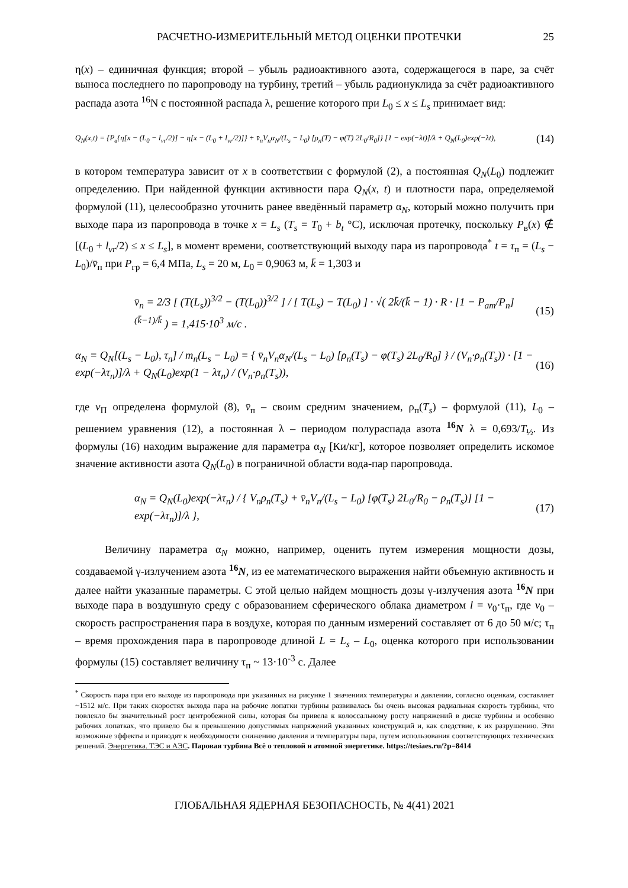РАСЧЕТНО-ИЗМЕРИТЕЛЬНЫЙ МЕТОД ОЦЕНКИ ПРОТЕЧКИ 25
η(x) – единичная функция; второй – убыль радиоактивного азота, содержащегося в паре, за счёт выноса последнего по паропроводу на турбину, третий – убыль радионуклида за счёт радиоактивного распада азота <sup>16</sup>N с постоянной распада λ, решение которого при L<sub>0</sub> ≤ x ≤ L<sub>s</sub> принимает вид:
Q<sub>N</sub>(x,t) = {P<sub>в</sub>{η[x − (L<sub>0</sub> − l<sub>vr</sub>/2)] − η[x − (L<sub>0</sub> + l<sub>vr</sub>/2)]} + v̄<sub>п</sub>V<sub>п</sub>α<sub>N</sub>/(L<sub>s</sub> − L<sub>0</sub>) [ρ<sub>п</sub>(T) − φ(T) 2L<sub>0</sub>/R<sub>0</sub>]} [1 − exp(−λt)]/λ + Q<sub>N</sub>(L<sub>0</sub>)exp(−λt), (14)
в котором температура зависит от x в соответствии с формулой (2), а постоянная Q<sub>N</sub>(L<sub>0</sub>) подлежит определению. При найденной функции активности пара Q<sub>N</sub>(x, t) и плотности пара, определяемой формулой (11), целесообразно уточнить ранее введённый параметр α<sub>N</sub>, который можно получить при выходе пара из паропровода в точке x = L<sub>s</sub> (T<sub>s</sub> = T<sub>0</sub> + b<sub>t</sub> °C), исключая протечку, поскольку P<sub>в</sub>(x) ∉ [(L<sub>0</sub> + l<sub>vr</sub>/2) ≤ x ≤ L<sub>s</sub>], в момент времени, соответствующий выходу пара из паропровода<sup>*</sup> t = τ<sub>п</sub> = (L<sub>s</sub> − L<sub>0</sub>)/v̄<sub>п</sub> при P<sub>гр</sub> = 6,4 МПа, L<sub>s</sub> = 20 м, L<sub>0</sub> = 0,9063 м, k̄ = 1,303 и
v̄<sub>п</sub> = 2/3 [ (T(L<sub>s</sub>))<sup>3/2</sup> − (T(L<sub>0</sub>))<sup>3/2</sup> ] / [ T(L<sub>s</sub>) − T(L<sub>0</sub>) ] · √( 2k̄/(k̄ − 1) · R · [1 − P<sub>ат</sub>/P<sub>п</sub>]<sup>(k̄−1)/k̄</sup> ) = 1,415·10<sup>3</sup> м/с . (15)
α<sub>N</sub> = Q<sub>N</sub>[(L<sub>s</sub> − L<sub>0</sub>), τ<sub>п</sub>] / m<sub>п</sub>(L<sub>s</sub> − L<sub>0</sub>) = { v̄<sub>п</sub>V<sub>п</sub>α<sub>N</sub>/(L<sub>s</sub> − L<sub>0</sub>) [ρ<sub>п</sub>(T<sub>s</sub>) − φ(T<sub>s</sub>) 2L<sub>0</sub>/R<sub>0</sub>] } / (V<sub>п</sub>·ρ<sub>п</sub>(T<sub>s</sub>)) · [1 − exp(−λτ<sub>п</sub>)]/λ + Q<sub>N</sub>(L<sub>0</sub>)exp(1 − λτ<sub>п</sub>) / (V<sub>п</sub>·ρ<sub>п</sub>(T<sub>s</sub>)), (16)
где v<sub>П</sub> определена формулой (8), v̄<sub>п</sub> – своим средним значением, ρ<sub>п</sub>(T<sub>s</sub>) – формулой (11), L<sub>0</sub> – решением уравнения (12), а постоянная λ – периодом полураспада азота <sup>16</sup>N λ = 0,693/T<sub>½</sub>. Из формулы (16) находим выражение для параметра α<sub>N</sub> [Ки/кг], которое позволяет определить искомое значение активности азота Q<sub>N</sub>(L<sub>0</sub>) в пограничной области вода-пар паропровода.
α<sub>N</sub> = Q<sub>N</sub>(L<sub>0</sub>)exp(−λτ<sub>п</sub>) / { V<sub>п</sub>ρ<sub>п</sub>(T<sub>s</sub>) + v̄<sub>п</sub>V<sub>п</sub>/(L<sub>s</sub> − L<sub>0</sub>) [φ(T<sub>s</sub>) 2L<sub>0</sub>/R<sub>0</sub> − ρ<sub>п</sub>(T<sub>s</sub>)] [1 − exp(−λτ<sub>п</sub>)]/λ }, (17)
Величину параметра α<sub>N</sub> можно, например, оценить путем измерения мощности дозы, создаваемой γ-излучением азота <sup>16</sup>N, из ее математического выражения найти объемную активность и далее найти указанные параметры. С этой целью найдем мощность дозы γ-излучения азота <sup>16</sup>N при выходе пара в воздушную среду с образованием сферического облака диаметром l = v<sub>0</sub>·τ<sub>п</sub>, где v<sub>0</sub> – скорость распространения пара в воздухе, которая по данным измерений составляет от 6 до 50 м/с; τ<sub>п</sub> – время прохождения пара в паропроводе длиной L = L<sub>s</sub> – L<sub>0</sub>, оценка которого при использовании формулы (15) составляет величину τ<sub>п</sub> ~ 13·10<sup>-3</sup> с. Далее
<sup>*</sup> Скорость пара при его выходе из паропровода при указанных на рисунке 1 значениях температуры и давлении, согласно оценкам, составляет ~1512 м/с. При таких скоростях выхода пара на рабочие лопатки турбины развивалась бы очень высокая радиальная скорость турбины, что повлекло бы значительный рост центробежной силы, которая бы привела к колоссальному росту напряжений в диске турбины и особенно рабочих лопатках, что привело бы к превышению допустимых напряжений указанных конструкций и, как следствие, к их разрушению. Эти возможные эффекты и приводят к необходимости снижению давления и температуры пара, путем использования соответствующих технических решений. Энергетика. ТЭС и АЭС. Паровая турбина Всё о тепловой и атомной энергетике. https://tesiaes.ru/?p=8414
ГЛОБАЛЬНАЯ ЯДЕРНАЯ БЕЗОПАСНОСТЬ, № 4(41) 2021